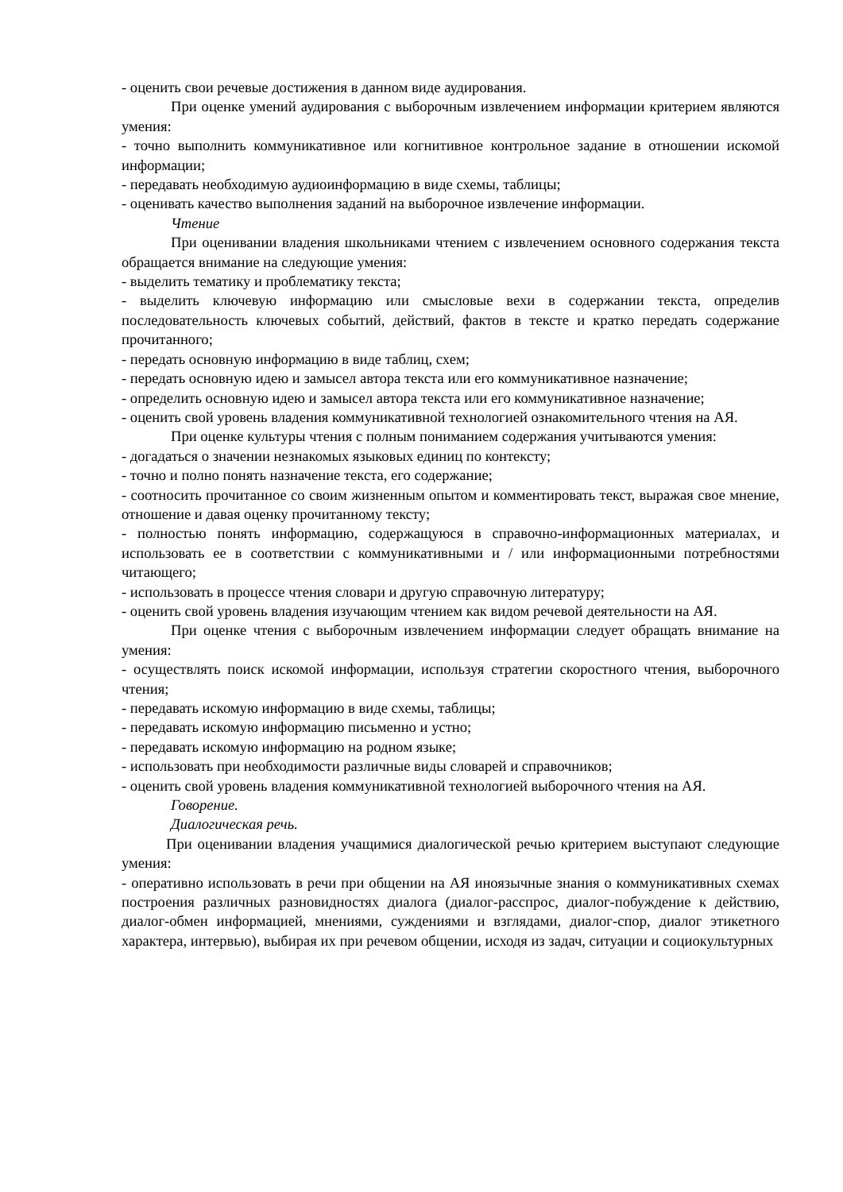- оценить свои речевые достижения в данном виде аудирования.
При оценке умений аудирования с выборочным извлечением информации критерием являются умения:
- точно выполнить коммуникативное или когнитивное контрольное задание в отношении искомой информации;
- передавать необходимую аудиоинформацию в виде схемы, таблицы;
- оценивать качество выполнения заданий на выборочное извлечение информации.
Чтение
При оценивании владения школьниками чтением с извлечением основного содержания текста обращается внимание на следующие умения:
- выделить тематику и проблематику текста;
- выделить ключевую информацию или смысловые вехи в содержании текста, определив последовательность ключевых событий, действий, фактов в тексте и кратко передать содержание прочитанного;
- передать основную информацию в виде таблиц, схем;
- передать основную идею и замысел автора текста или его коммуникативное назначение;
- определить основную идею и замысел автора текста или его коммуникативное назначение;
- оценить свой уровень владения коммуникативной технологией ознакомительного чтения на АЯ.
При оценке культуры чтения с полным пониманием содержания учитываются умения:
- догадаться о значении незнакомых языковых единиц по контексту;
- точно и полно понять назначение текста, его содержание;
- соотносить прочитанное со своим жизненным опытом и комментировать текст, выражая свое мнение, отношение и давая оценку прочитанному тексту;
- полностью понять информацию, содержащуюся в справочно-информационных материалах, и использовать ее в соответствии с коммуникативными и / или информационными потребностями читающего;
- использовать в процессе чтения словари и другую справочную литературу;
- оценить свой уровень владения изучающим чтением как видом речевой деятельности на АЯ.
При оценке чтения с выборочным извлечением информации следует обращать внимание на умения:
- осуществлять поиск искомой информации, используя стратегии скоростного чтения, выборочного чтения;
- передавать искомую информацию в виде схемы, таблицы;
- передавать искомую информацию письменно и устно;
- передавать искомую информацию на родном языке;
- использовать при необходимости различные виды словарей и справочников;
- оценить свой уровень владения коммуникативной технологией выборочного чтения на АЯ.
Говорение.
Диалогическая речь.
При оценивании владения учащимися диалогической речью критерием выступают следующие умения:
- оперативно использовать в речи при общении на АЯ иноязычные знания о коммуникативных схемах построения различных разновидностях диалога (диалог-расспрос, диалог-побуждение к действию, диалог-обмен информацией, мнениями, суждениями и взглядами, диалог-спор, диалог этикетного характера, интервью), выбирая их при речевом общении, исходя из задач, ситуации и социокультурных